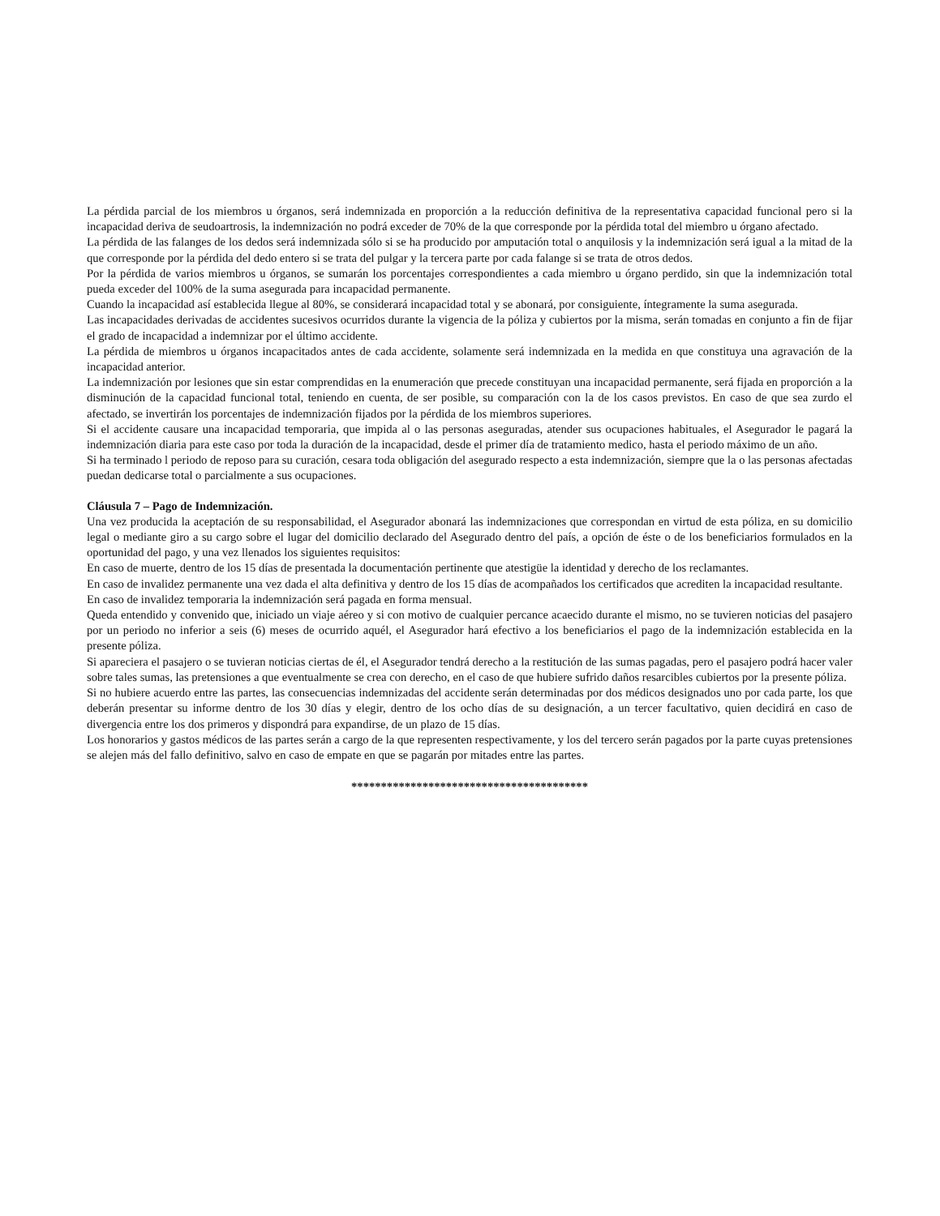La pérdida parcial de los miembros u órganos, será indemnizada en proporción a la reducción definitiva de la representativa capacidad funcional pero si la incapacidad deriva de seudoartrosis, la indemnización no podrá exceder de 70% de la que corresponde por la pérdida total del miembro u órgano afectado.
La pérdida de las falanges de los dedos será indemnizada sólo si se ha producido por amputación total o anquilosis y la indemnización será igual a la mitad de la que corresponde por la pérdida del dedo entero si se trata del pulgar y la tercera parte por cada falange si se trata de otros dedos.
Por la pérdida de varios miembros u órganos, se sumarán los porcentajes correspondientes a cada miembro u órgano perdido, sin que la indemnización total pueda exceder del 100% de la suma asegurada para incapacidad permanente.
Cuando la incapacidad así establecida llegue al 80%, se considerará incapacidad total y se abonará, por consiguiente, íntegramente la suma asegurada.
Las incapacidades derivadas de accidentes sucesivos ocurridos durante la vigencia de la póliza y cubiertos por la misma, serán tomadas en conjunto a fin de fijar el grado de incapacidad a indemnizar por el último accidente.
La pérdida de miembros u órganos incapacitados antes de cada accidente, solamente será indemnizada en la medida en que constituya una agravación de la incapacidad anterior.
La indemnización por lesiones que sin estar comprendidas en la enumeración que precede constituyan una incapacidad permanente, será fijada en proporción a la disminución de la capacidad funcional total, teniendo en cuenta, de ser posible, su comparación con la de los casos previstos. En caso de que sea zurdo el afectado, se invertirán los porcentajes de indemnización fijados por la pérdida de los miembros superiores.
Si el accidente causare una incapacidad temporaria, que impida al o las personas aseguradas, atender sus ocupaciones habituales, el Asegurador le pagará la indemnización diaria para este caso por toda la duración de la incapacidad, desde el primer día de tratamiento medico, hasta el periodo máximo de un año.
Si ha terminado l periodo de reposo para su curación, cesara toda obligación del asegurado respecto a esta indemnización, siempre que la o las personas afectadas puedan dedicarse total o parcialmente a sus ocupaciones.
Cláusula 7 – Pago de Indemnización.
Una vez producida la aceptación de su responsabilidad, el Asegurador abonará las indemnizaciones que correspondan en virtud de esta póliza, en su domicilio legal o mediante giro a su cargo sobre el lugar del domicilio declarado del Asegurado dentro del país, a opción de éste o de los beneficiarios formulados en la oportunidad del pago, y una vez llenados los siguientes requisitos:
En caso de muerte, dentro de los 15 días de presentada la documentación pertinente que atestigüe la identidad y derecho de los reclamantes.
En caso de invalidez permanente una vez dada el alta definitiva y dentro de los 15 días de acompañados los certificados que acrediten la incapacidad resultante.
En caso de invalidez temporaria la indemnización será pagada en forma mensual.
Queda entendido y convenido que, iniciado un viaje aéreo y si con motivo de cualquier percance acaecido durante el mismo, no se tuvieren noticias del pasajero por un periodo no inferior a seis (6) meses de ocurrido aquél, el Asegurador hará efectivo a los beneficiarios el pago de la indemnización establecida en la presente póliza.
Si apareciera el pasajero o se tuvieran noticias ciertas de él, el Asegurador tendrá derecho a la restitución de las sumas pagadas, pero el pasajero podrá hacer valer sobre tales sumas, las pretensiones a que eventualmente se crea con derecho, en el caso de que hubiere sufrido daños resarcibles cubiertos por la presente póliza.
Si no hubiere acuerdo entre las partes, las consecuencias indemnizadas del accidente serán determinadas por dos médicos designados uno por cada parte, los que deberán presentar su informe dentro de los 30 días y elegir, dentro de los ocho días de su designación, a un tercer facultativo, quien decidirá en caso de divergencia entre los dos primeros y dispondrá para expandirse, de un plazo de 15 días.
Los honorarios y gastos médicos de las partes serán a cargo de la que representen respectivamente, y los del tercero serán pagados por la parte cuyas pretensiones se alejen más del fallo definitivo, salvo en caso de empate en que se pagarán por mitades entre las partes.
****************************************